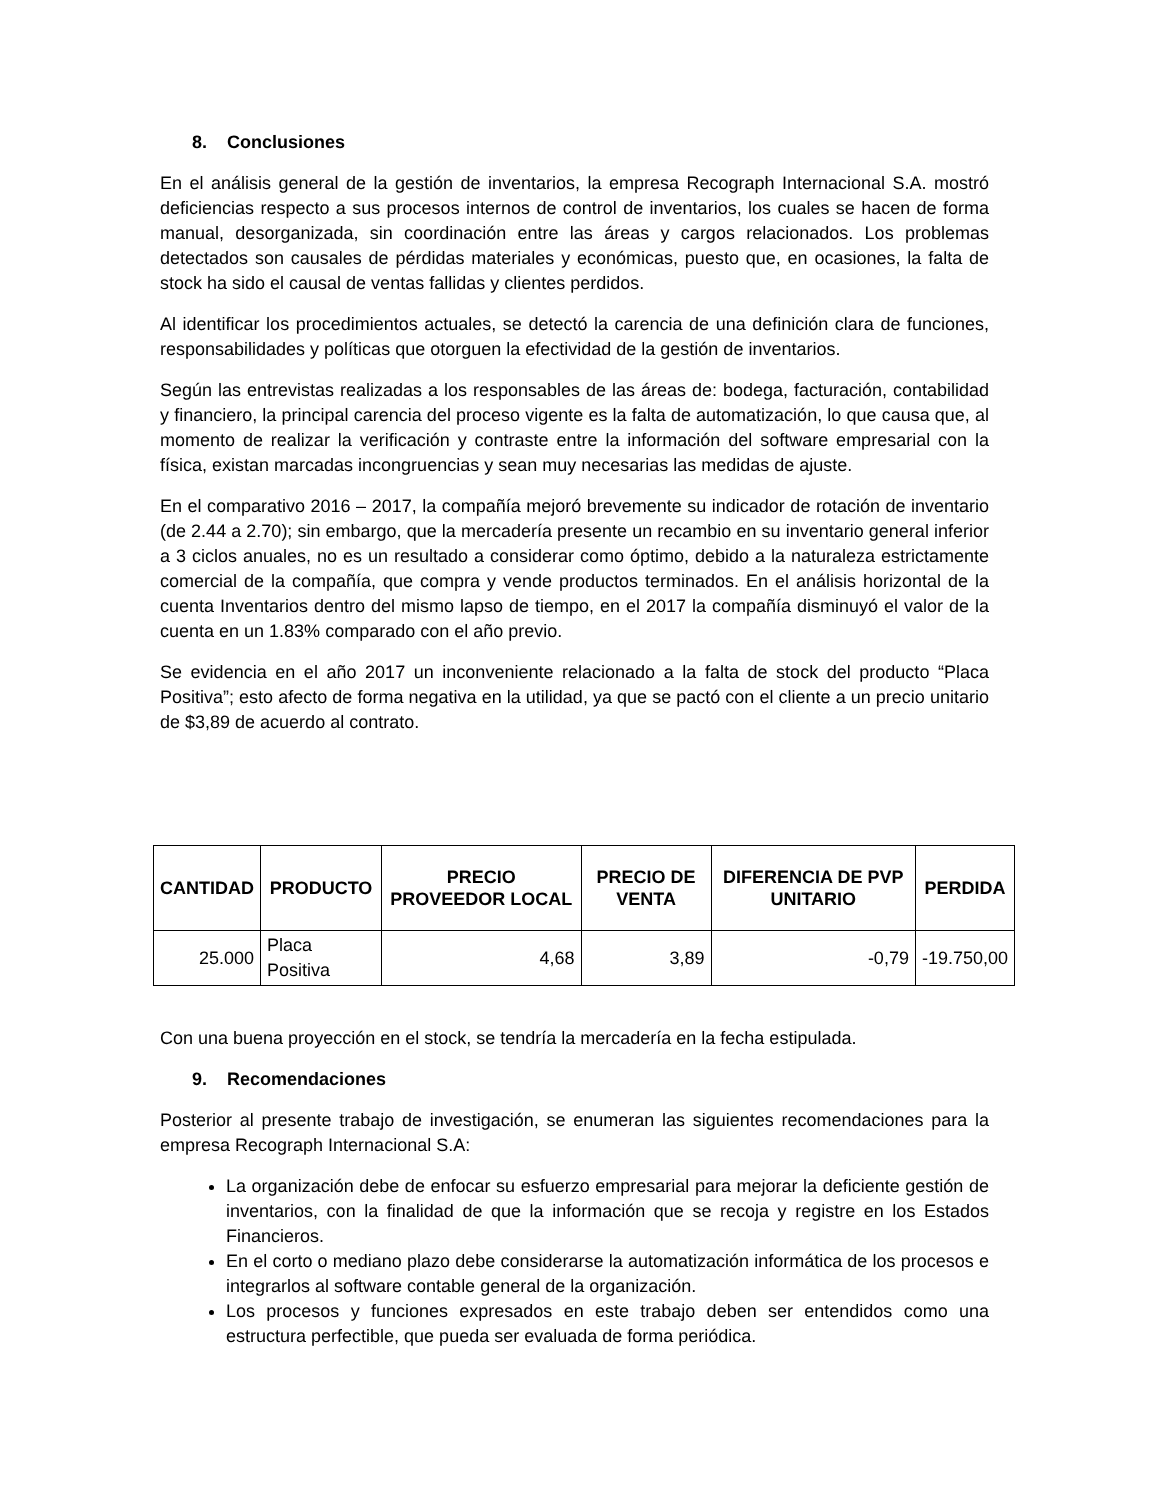8. Conclusiones
En el análisis general de la gestión de inventarios, la empresa Recograph Internacional S.A. mostró deficiencias respecto a sus procesos internos de control de inventarios, los cuales se hacen de forma manual, desorganizada, sin coordinación entre las áreas y cargos relacionados. Los problemas detectados son causales de pérdidas materiales y económicas, puesto que, en ocasiones, la falta de stock ha sido el causal de ventas fallidas y clientes perdidos.
Al identificar los procedimientos actuales, se detectó la carencia de una definición clara de funciones, responsabilidades y políticas que otorguen la efectividad de la gestión de inventarios.
Según las entrevistas realizadas a los responsables de las áreas de: bodega, facturación, contabilidad y financiero, la principal carencia del proceso vigente es la falta de automatización, lo que causa que, al momento de realizar la verificación y contraste entre la información del software empresarial con la física, existan marcadas incongruencias y sean muy necesarias las medidas de ajuste.
En el comparativo 2016 – 2017, la compañía mejoró brevemente su indicador de rotación de inventario (de 2.44 a 2.70); sin embargo, que la mercadería presente un recambio en su inventario general inferior a 3 ciclos anuales, no es un resultado a considerar como óptimo, debido a la naturaleza estrictamente comercial de la compañía, que compra y vende productos terminados. En el análisis horizontal de la cuenta Inventarios dentro del mismo lapso de tiempo, en el 2017 la compañía disminuyó el valor de la cuenta en un 1.83% comparado con el año previo.
Se evidencia en el año 2017 un inconveniente relacionado a la falta de stock del producto “Placa Positiva”; esto afecto de forma negativa en la utilidad, ya que se pactó con el cliente a un precio unitario de $3,89 de acuerdo al contrato.
| CANTIDAD | PRODUCTO | PRECIO PROVEEDOR LOCAL | PRECIO DE VENTA | DIFERENCIA DE PVP UNITARIO | PERDIDA |
| --- | --- | --- | --- | --- | --- |
| 25.000 | Placa Positiva | 4,68 | 3,89 | -0,79 | -19.750,00 |
Con una buena proyección en el stock, se tendría la mercadería en la fecha estipulada.
9. Recomendaciones
Posterior al presente trabajo de investigación, se enumeran las siguientes recomendaciones para la empresa Recograph Internacional S.A:
La organización debe de enfocar su esfuerzo empresarial para mejorar la deficiente gestión de inventarios, con la finalidad de que la información que se recoja y registre en los Estados Financieros.
En el corto o mediano plazo debe considerarse la automatización informática de los procesos e integrarlos al software contable general de la organización.
Los procesos y funciones expresados en este trabajo deben ser entendidos como una estructura perfectible, que pueda ser evaluada de forma periódica.